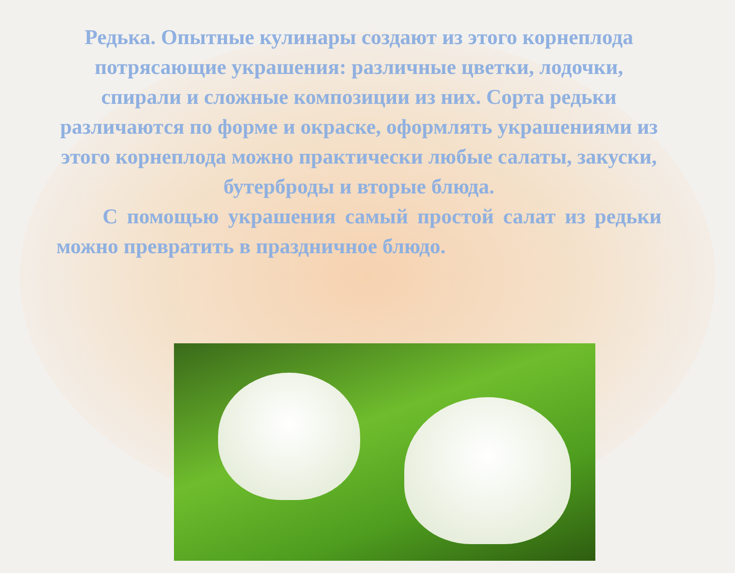Редька. Опытные кулинары создают из этого корнеплода потрясающие украшения: различные цветки, лодочки, спирали и сложные композиции из них. Сорта редьки различаются по форме и окраске, оформлять украшениями из этого корнеплода можно практически любые салаты, закуски, бутерброды и вторые блюда.
С помощью украшения самый простой салат из редьки можно превратить в праздничное блюдо.